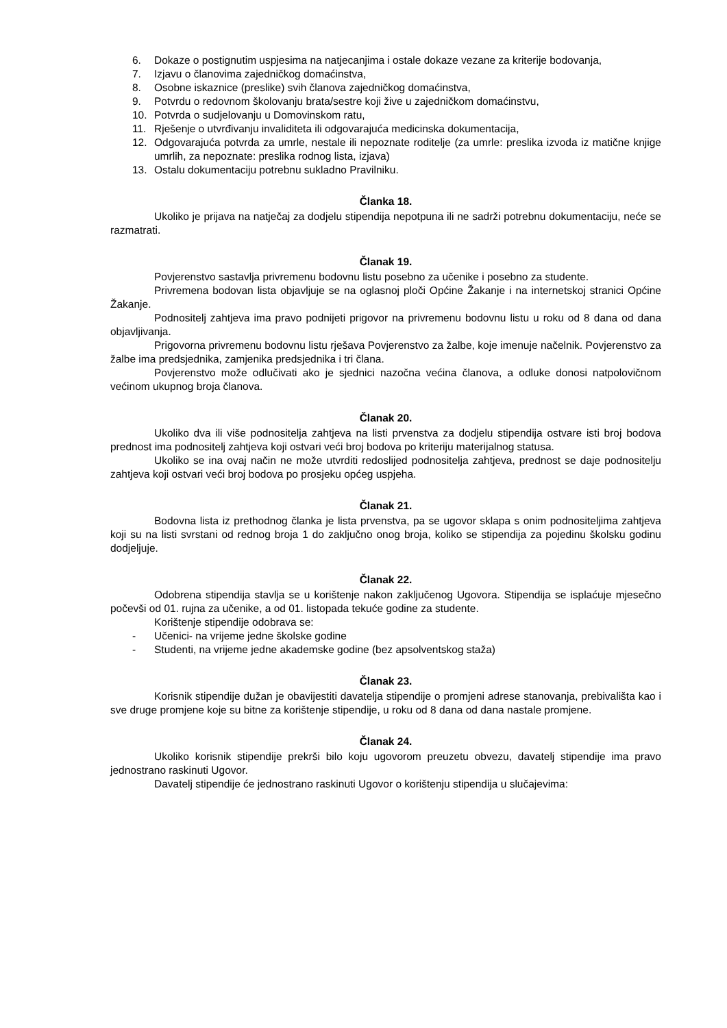6. Dokaze o postignutim uspjesima na natjecanjima i ostale dokaze vezane za kriterije bodovanja,
7. Izjavu o članovima zajedničkog domaćinstva,
8. Osobne iskaznice (preslike) svih članova zajedničkog domaćinstva,
9. Potvrdu o redovnom školovanju brata/sestre koji žive u zajedničkom domaćinstvu,
10. Potvrda o sudjelovanju u Domovinskom ratu,
11. Rješenje o utvrđivanju invaliditeta ili odgovarajuća medicinska dokumentacija,
12. Odgovarajuća potvrda za umrle, nestale ili nepoznate roditelje (za umrle: preslika izvoda iz matične knjige umrlih, za nepoznate: preslika rodnog lista, izjava)
13. Ostalu dokumentaciju potrebnu sukladno Pravilniku.
Članka 18.
Ukoliko je prijava na natječaj za dodjelu stipendija nepotpuna ili ne sadrži potrebnu dokumentaciju, neće se razmatrati.
Članak 19.
Povjerenstvo sastavlja privremenu bodovnu listu posebno za učenike i posebno za studente.
Privremena bodovan lista objavljuje se na oglasnoj ploči Općine Žakanje i na internetskoj stranici Općine Žakanje.
Podnositelj zahtjeva ima pravo podnijeti prigovor na privremenu bodovnu listu u roku od 8 dana od dana objavljivanja.
Prigovorna privremenu bodovnu listu rješava Povjerenstvo za žalbe, koje imenuje načelnik. Povjerenstvo za žalbe ima predsjednika, zamjenika predsjednika i tri člana.
Povjerenstvo može odlučivati ako je sjednici nazočna većina članova, a odluke donosi natpolovičnom većinom ukupnog broja članova.
Članak 20.
Ukoliko dva ili više podnositelja zahtjeva na listi prvenstva za dodjelu stipendija ostvare isti broj bodova prednost ima podnositelj zahtjeva koji ostvari veći broj bodova po kriteriju materijalnog statusa.
Ukoliko se ina ovaj način ne može utvrditi redoslijed podnositelja zahtjeva, prednost se daje podnositelju zahtjeva koji ostvari veći broj bodova po prosjeku općeg uspjeha.
Članak 21.
Bodovna lista iz prethodnog članka je lista prvenstva, pa se ugovor sklapa s onim podnositeljima zahtjeva koji su na listi svrstani od rednog broja 1 do zaključno onog broja, koliko se stipendija za pojedinu školsku godinu dodjeljuje.
Članak 22.
Odobrena stipendija stavlja se u korištenje nakon zaključenog Ugovora. Stipendija se isplaćuje mjesečno počevši od 01. rujna za učenike, a od 01. listopada tekuće godine za studente.
Korištenje stipendije odobrava se:
- Učenici- na vrijeme jedne školske godine
- Studenti, na vrijeme jedne akademske godine (bez apsolventskog staža)
Članak 23.
Korisnik stipendije dužan je obavijestiti davatelja stipendije o promjeni adrese stanovanja, prebivališta kao i sve druge promjene koje su bitne za korištenje stipendije, u roku od 8 dana od dana nastale promjene.
Članak 24.
Ukoliko korisnik stipendije prekrši bilo koju ugovorom preuzetu obvezu, davatelj stipendije ima pravo jednostrano raskinuti Ugovor.
Davatelj stipendije će jednostrano raskinuti Ugovor o korištenju stipendija u slučajevima: